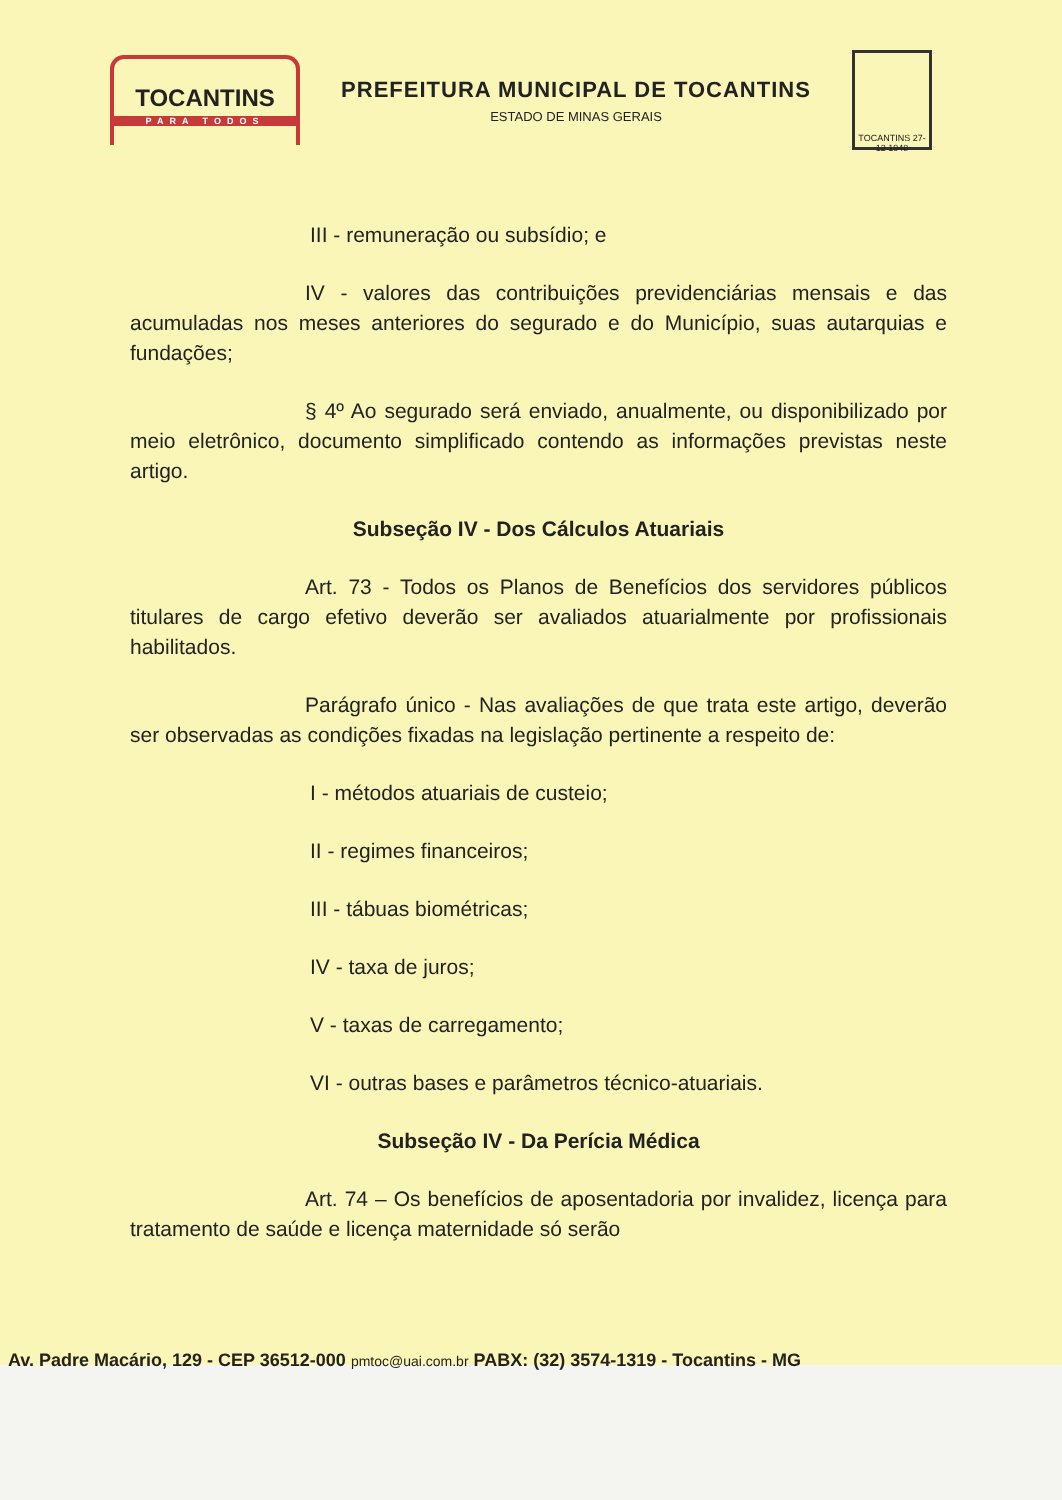TOCANTINS
PARA TODOS
PREFEITURA MUNICIPAL DE TOCANTINS
ESTADO DE MINAS GERAIS
TOCANTINS 27-12 1948
III - remuneração ou subsídio; e
IV - valores das contribuições previdenciárias mensais e das acumuladas nos meses anteriores do segurado e do Município, suas autarquias e fundações;
§ 4º Ao segurado será enviado, anualmente, ou disponibilizado por meio eletrônico, documento simplificado contendo as informações previstas neste artigo.
Subseção IV - Dos Cálculos Atuariais
Art. 73 - Todos os Planos de Benefícios dos servidores públicos titulares de cargo efetivo deverão ser avaliados atuarialmente por profissionais habilitados.
Parágrafo único - Nas avaliações de que trata este artigo, deverão ser observadas as condições fixadas na legislação pertinente a respeito de:
I - métodos atuariais de custeio;
II - regimes financeiros;
III - tábuas biométricas;
IV - taxa de juros;
V - taxas de carregamento;
VI - outras bases e parâmetros técnico-atuariais.
Subseção IV - Da Perícia Médica
Art. 74 – Os benefícios de aposentadoria por invalidez, licença para tratamento de saúde e licença maternidade só serão
Av. Padre Macário, 129 - CEP 36512-000 pmtoc@uai.com.br PABX: (32) 3574-1319 - Tocantins - MG